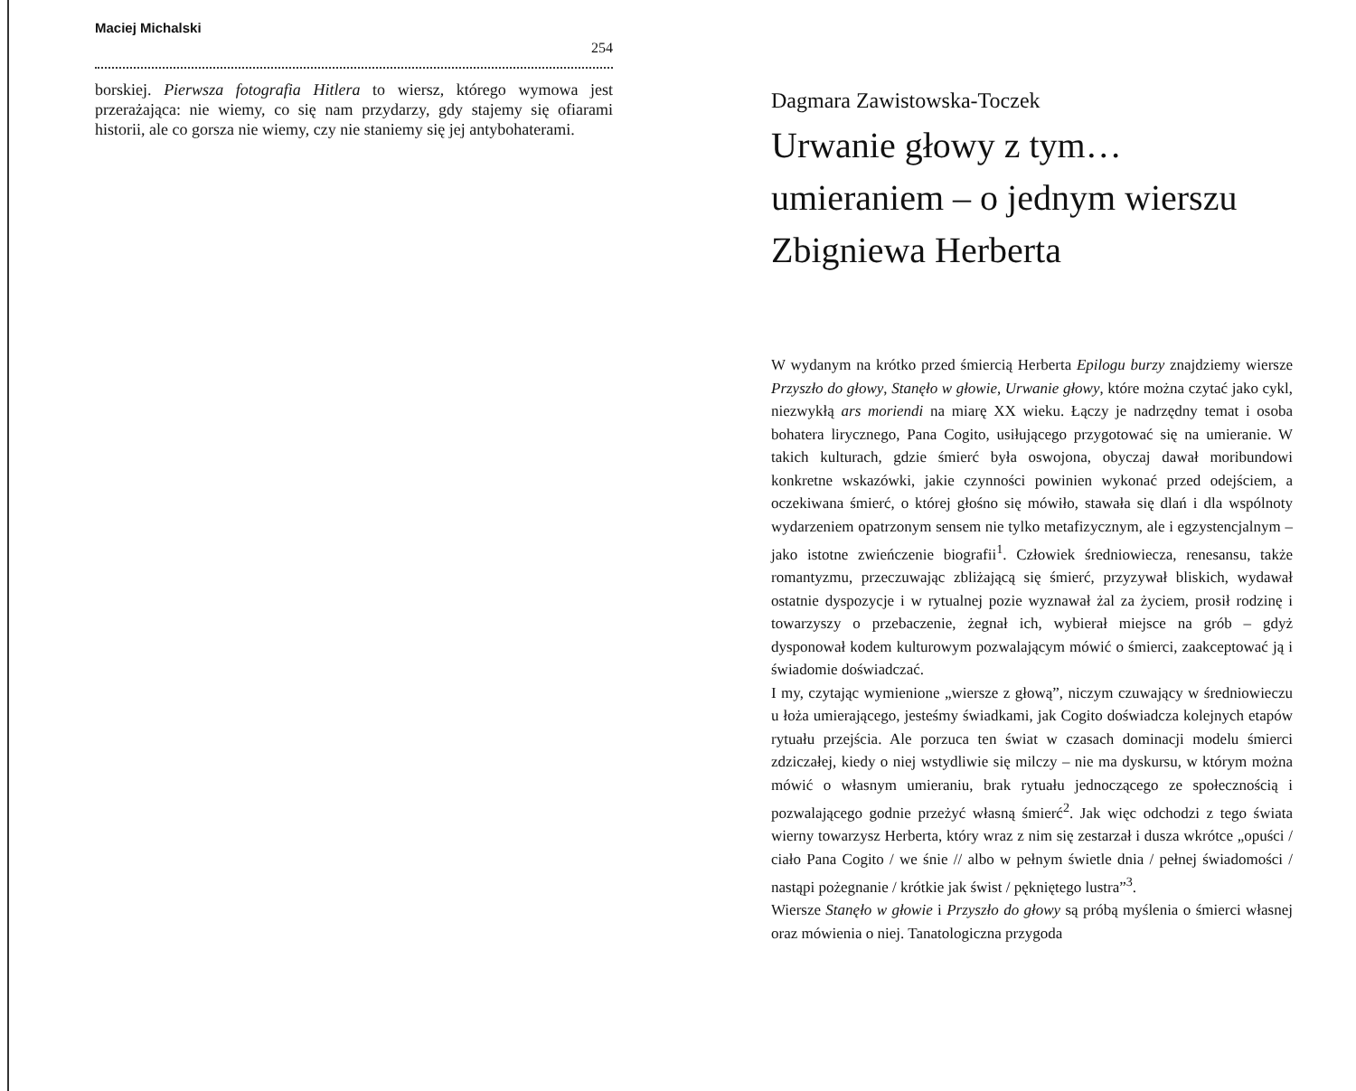Maciej Michalski
254
borskiej. Pierwsza fotografia Hitlera to wiersz, którego wymowa jest przerażająca: nie wiemy, co się nam przydarzy, gdy stajemy się ofiarami historii, ale co gorsza nie wiemy, czy nie staniemy się jej antybohaterami.
Dagmara Zawistowska-Toczek
Urwanie głowy z tym… umieraniem – o jednym wierszu Zbigniewa Herberta
W wydanym na krótko przed śmiercią Herberta Epilogu burzy znajdziemy wiersze Przyszło do głowy, Stanęło w głowie, Urwanie głowy, które można czytać jako cykl, niezwykłą ars moriendi na miarę XX wieku. Łączy je nadrzędny temat i osoba bohatera lirycznego, Pana Cogito, usiłującego przygotować się na umieranie. W takich kulturach, gdzie śmierć była oswojona, obyczaj dawał moribundowi konkretne wskazówki, jakie czynności powinien wykonać przed odejściem, a oczekiwana śmierć, o której głośno się mówiło, stawała się dlań i dla wspólnoty wydarzeniem opatrzonym sensem nie tylko metafizycznym, ale i egzystencjalnym – jako istotne zwieńczenie biografii<sup>1</sup>. Człowiek średniowiecza, renesansu, także romantyzmu, przeczuwając zbliżającą się śmierć, przyzywał bliskich, wydawał ostatnie dyspozycje i w rytualnej pozie wyznawał żal za życiem, prosił rodzinę i towarzyszy o przebaczenie, żegnał ich, wybierał miejsce na grób – gdyż dysponował kodem kulturowym pozwalającym mówić o śmierci, zaakceptować ją i świadomie doświadczać.
I my, czytając wymienione „wiersze z głową”, niczym czuwający w średniowieczu u łoża umierającego, jesteśmy świadkami, jak Cogito doświadcza kolejnych etapów rytuału przejścia. Ale porzuca ten świat w czasach dominacji modelu śmierci zdziczałej, kiedy o niej wstydliwie się milczy – nie ma dyskursu, w którym można mówić o własnym umieraniu, brak rytuału jednoczącego ze społecznością i pozwalającego godnie przeżyć własną śmierć<sup>2</sup>. Jak więc odchodzi z tego świata wierny towarzysz Herberta, który wraz z nim się zestarzał i dusza wkrótce „opuści / ciało Pana Cogito / we śnie // albo w pełnym świetle dnia / pełnej świadomości / nastąpi pożegnanie / krótkie jak świst / pękniętego lustra”<sup>3</sup>.
Wiersze Stanęło w głowie i Przyszło do głowy są próbą myślenia o śmierci własnej oraz mówienia o niej. Tanatologiczna przygoda